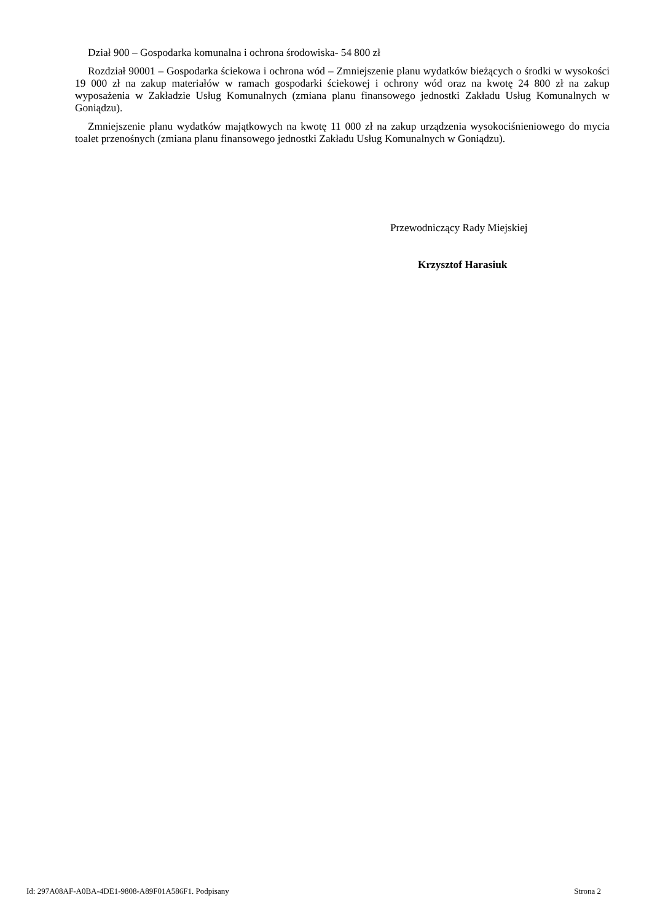Dział 900 – Gospodarka komunalna i ochrona środowiska- 54 800 zł
Rozdział 90001 – Gospodarka ściekowa i ochrona wód – Zmniejszenie planu wydatków bieżących o środki w wysokości 19 000 zł na zakup materiałów w ramach gospodarki ściekowej i ochrony wód oraz na kwotę 24 800 zł na zakup wyposażenia w Zakładzie Usług Komunalnych (zmiana planu finansowego jednostki Zakładu Usług Komunalnych w Goniądzu).
Zmniejszenie planu wydatków majątkowych na kwotę 11 000 zł na zakup urządzenia wysokociśnieniowego do mycia toalet przenośnych (zmiana planu finansowego jednostki Zakładu Usług Komunalnych w Goniądzu).
Przewodniczący Rady Miejskiej
Krzysztof Harasiuk
Id: 297A08AF-A0BA-4DE1-9808-A89F01A586F1. Podpisany Strona 2